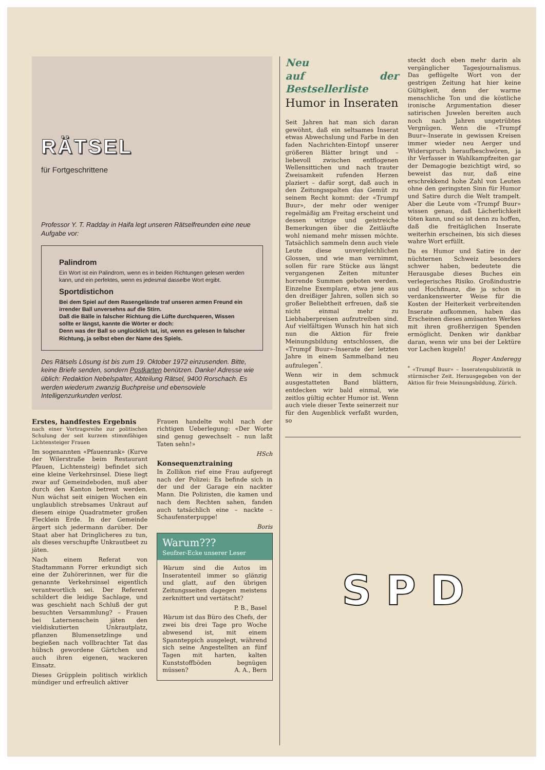RÄTSEL
für Fortgeschrittene
Professor Y. T. Radday in Haifa legt unseren Rätselfreunden eine neue Aufgabe vor:
Palindrom
Ein Wort ist ein Palindrom, wenn es in beiden Richtungen gelesen werden kann, und ein perfektes, wenn es jedesmal dasselbe Wort ergibt.
Sportdistichon
Bei dem Spiel auf dem Rasengelände traf unseren armen Freund ein irrender Ball unversehns auf die Stirn.
Daß die Bälle in falscher Richtung die Lüfte durchqueren, Wissen sollte er längst, kannte die Wörter er doch:
Denn was der Ball so unglücklich tat, ist, wenn es gelesen In falscher Richtung, ja selbst eben der Name des Spiels.
Des Rätsels Lösung ist bis zum 19. Oktober 1972 einzusenden. Bitte, keine Briefe senden, sondern Postkarten benützen. Danke! Adresse wie üblich: Redaktion Nebelspalter, Abteilung Rätsel, 9400 Rorschach. Es werden wiederum zwanzig Buchpreise und ebensoviele Intelligenzurkunden verlost.
Erstes, handfestes Ergebnis
nach einer Vortragsreihe zur politischen Schulung der seit kurzem stimmfähigen Lichtensteiger Frauen
Im sogenannten «Pfauenrank» (Kurve der Wilerstraße beim Restaurant Pfauen, Lichtensteig) befindet sich eine kleine Verkehrsinsel. Diese liegt zwar auf Gemeindeboden, muß aber durch den Kanton betreut werden. Nun wächst seit einigen Wochen ein unglaublich strebsames Unkraut auf diesem einige Quadratmeter großen Flecklein Erde. In der Gemeinde ärgert sich jedermann darüber. Der Staat aber hat Dringlicheres zu tun, als dieses verschupfte Unkrautbeet zu jäten.
Nach einem Referat von Stadtammann Forrer erkundigt sich eine der Zuhörerinnen, wer für die genannte Verkehrsinsel eigentlich verantwortlich sei. Der Referent schildert die leidige Sachlage, und was geschieht nach Schluß der gut besuchten Versammlung? – Frauen bei Laternenschein jäten den vieldiskutierten Unkrautplatz, pflanzen Blumensetzlinge und begießen nach vollbrachter Tat das hübsch gewordene Gärtchen und auch ihren eigenen, wackeren Einsatz.
Dieses Grüpplein politisch wirklich mündiger und erfreulich aktiver
Frauen handelte wohl nach der richtigen Ueberlegung: «Der Worte sind genug gewechselt – nun laßt Taten sehn!»
HSch
Konsequenztraining
In Zollikon rief eine Frau aufgeregt nach der Polizei: Es befinde sich in der und der Garage ein nackter Mann. Die Polizisten, die kamen und nach dem Rechten sahen, fanden auch tatsächlich eine – nackte – Schaufensterpuppe!
Boris
Warum???
Seufzer-Ecke unserer Leser
Warum sind die Autos im Inseratenteil immer so glänzig und glatt, auf den übrigen Zeitungsseiten dagegen meistens zerknittert und vertätscht?
P. B., Basel
Warum ist das Büro des Chefs, der zwei bis drei Tage pro Woche abwesend ist, mit einem Spannteppich ausgelegt, während sich seine Angestellten an fünf Tagen mit harten, kalten Kunststoffböden begnügen müssen? A. A., Bern
Neu
auf der Bestsellerliste
Humor in Inseraten
Seit Jahren hat man sich daran gewöhnt, daß ein seltsames Inserat etwas Abwechslung und Farbe in den faden Nachrichten-Eintopf unserer größeren Blätter bringt und – liebevoll zwischen entflogenen Wellensittichen und nach trauter Zweisamkeit rufenden Herzen plaziert – dafür sorgt, daß auch in den Zeitungsspalten das Gemüt zu seinem Recht kommt: der «Trumpf Buur», der mehr oder weniger regelmäßig am Freitag erscheint und dessen witzige und geistreiche Bemerkungen über die Zeitläufte wohl niemand mehr missen möchte. Tatsächlich sammeln denn auch viele Leute diese unvergleichlichen Glossen, und wie man vernimmt, sollen für rare Stücke aus längst vergangenen Zeiten mitunter horrende Summen geboten werden. Einzelne Exemplare, etwa jene aus den dreißiger Jahren, sollen sich so großer Beliebtheit erfreuen, daß sie nicht einmal mehr zu Liebhaberpreisen aufzutreiben sind. Auf vielfältigen Wunsch hin hat sich nun die Aktion für freie Meinungsbildung entschlossen, die «Trumpf Buur»-Inserate der letzten Jahre in einem Sammelband neu aufzulegen<sup>*</sup>.
Wenn wir in dem schmuck ausgestatteten Band blättern, entdecken wir bald einmal, wie zeitlos gültig echter Humor ist. Wenn auch viele dieser Texte seinerzeit nur für den Augenblick verfaßt wurden, so
steckt doch eben mehr darin als vergänglicher Tagesjournalismus. Das geflügelte Wort von der gestrigen Zeitung hat hier keine Gültigkeit, denn der warme menschliche Ton und die köstliche ironische Argumentation dieser satirischen Juwelen bereiten auch noch nach Jahren ungetrübtes Vergnügen. Wenn die «Trumpf Buur»-Inserate in gewissen Kreisen immer wieder neu Aerger und Widerspruch heraufbeschwören, ja ihr Verfasser in Wahlkampfzeiten gar der Demagogie bezichtigt wird, so beweist das nur, daß eine erschrekkend hohe Zahl von Leuten ohne den geringsten Sinn für Humor und Satire durch die Welt trampelt. Aber die Leute vom «Trumpf Buur» wissen genau, daß Lächerlichkeit töten kann, und so ist denn zu hoffen, daß die freitäglichen Inserate weiterhin erscheinen, bis sich dieses wahre Wort erfüllt.
Da es Humor und Satire in der nüchternen Schweiz besonders schwer haben, bedeutete die Herausgabe dieses Buches ein verlegerisches Risiko. Großindustrie und Hochfinanz, die ja schon in verdankenswerter Weise für die Kosten der Heiterkeit verbreitenden Inserate aufkommen, haben das Erscheinen dieses amüsanten Werkes mit ihren großherzigen Spenden ermöglicht. Denken wir dankbar daran, wenn wir uns bei der Lektüre vor Lachen kugeln!
Roger Anderegg
<sup>*</sup> «Trumpf Buur» – Inseratenpublizistik in stürmischer Zeit. Herausgegeben von der Aktion für freie Meinungsbildung, Zürich.
S P D